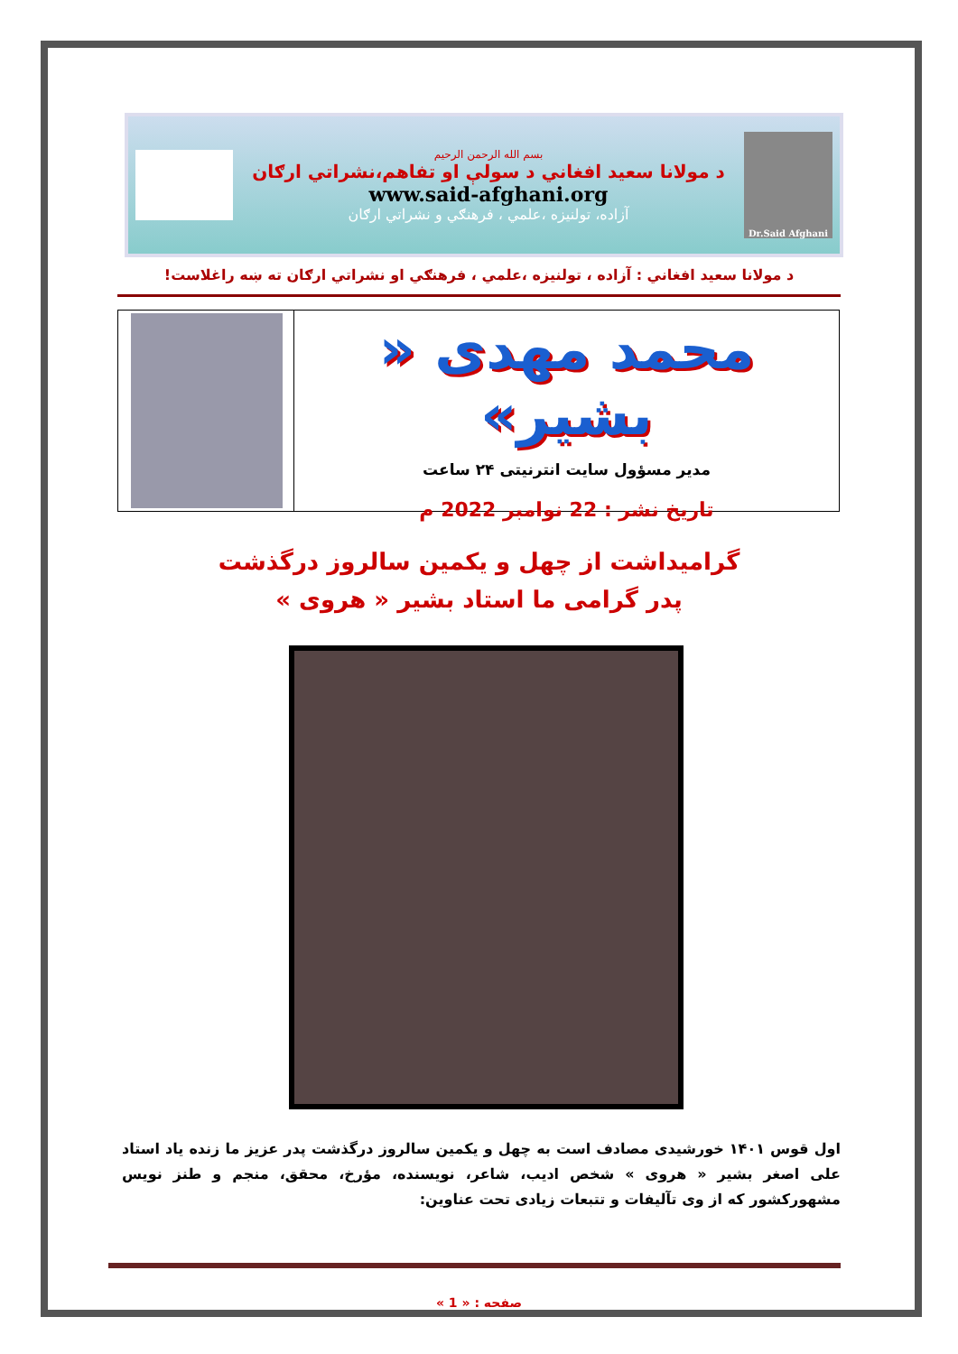Dr.Said Afghani
بسم الله الرحمن الرحيم
د مولانا سعيد افغاني د سولې او تفاهم،نشراتي ارګان
www.said-afghani.org
آزاده، تولنيزه ،علمي ، فرهنګي و نشراتي ارګان
د مولانا سعيد افغاني : آزاده ، تولنيزه ،علمي ، فرهنګي او نشراتي ارګان ته ښه راغلاست!
محمد مهدی « بشیر»
مدیر مسؤول سایت انترنیتی ۲۴ ساعت
تاریخ نشر : 22 نوامبر 2022 م
گرامیداشت از چهل و یکمین سالروز درگذشت
پدر گرامی ما استاد بشیر « هروی »
اول قوس ۱۴۰۱ خورشیدی مصادف است به چهل و یکمین سالروز درگذشت پدر عزیز ما زنده یاد استاد علی اصغر بشیر « هروی » شخص ادیب، شاعر، نویسنده، مؤرخ، محقق، منجم و طنز نویس مشهورکشور که از وی تآلیفات و تتبعات زیادی تحت عناوین:
صفحه : « 1 »